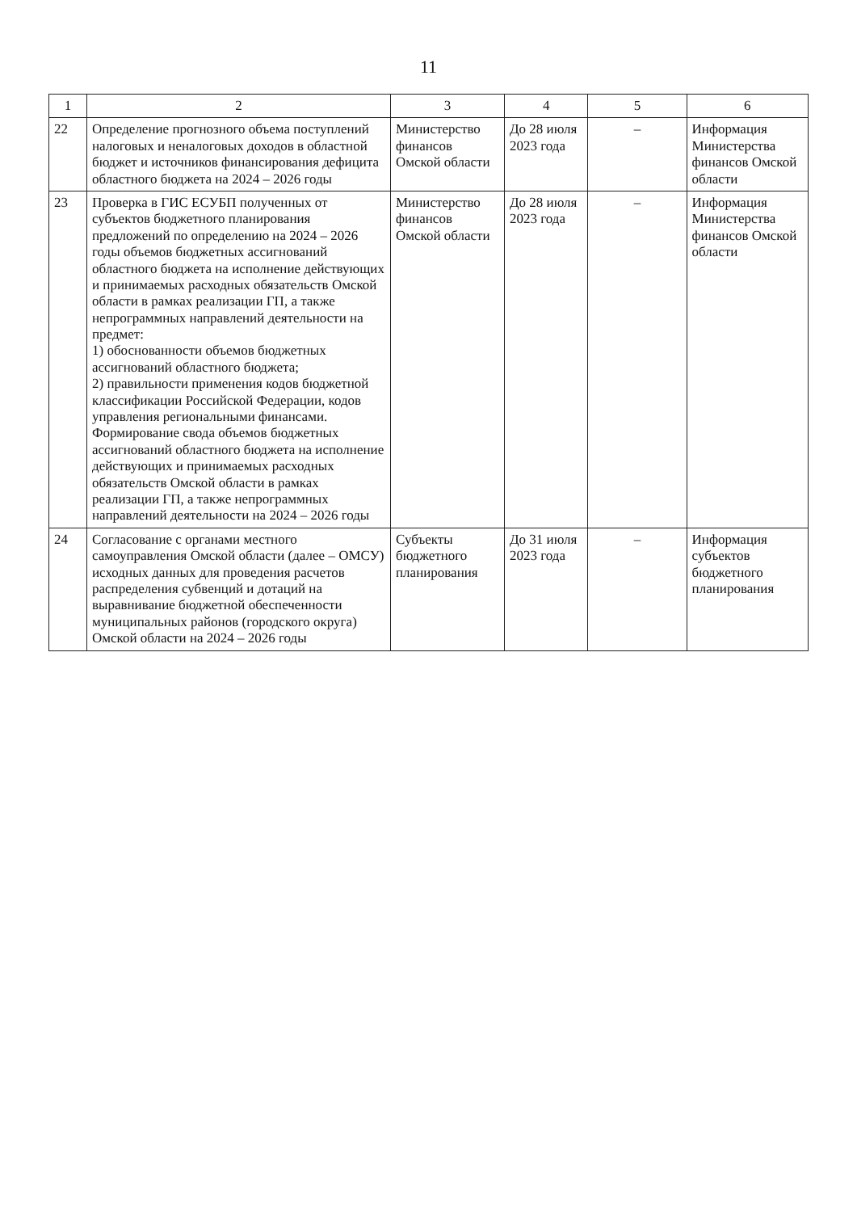11
| 1 | 2 | 3 | 4 | 5 | 6 |
| --- | --- | --- | --- | --- | --- |
| 22 | Определение прогнозного объема поступлений налоговых и неналоговых доходов в областной бюджет и источников финансирования дефицита областного бюджета на 2024 – 2026 годы | Министерство финансов Омской области | До 28 июля 2023 года | – | Информация Министерства финансов Омской области |
| 23 | Проверка в ГИС ЕСУБП полученных от субъектов бюджетного планирования предложений по определению на 2024 – 2026 годы объемов бюджетных ассигнований областного бюджета на исполнение действующих и принимаемых расходных обязательств Омской области в рамках реализации ГП, а также непрограммных направлений деятельности на предмет: 1) обоснованности объемов бюджетных ассигнований областного бюджета; 2) правильности применения кодов бюджетной классификации Российской Федерации, кодов управления региональными финансами. Формирование свода объемов бюджетных ассигнований областного бюджета на исполнение действующих и принимаемых расходных обязательств Омской области в рамках реализации ГП, а также непрограммных направлений деятельности на 2024 – 2026 годы | Министерство финансов Омской области | До 28 июля 2023 года | – | Информация Министерства финансов Омской области |
| 24 | Согласование с органами местного самоуправления Омской области (далее – ОМСУ) исходных данных для проведения расчетов распределения субвенций и дотаций на выравнивание бюджетной обеспеченности муниципальных районов (городского округа) Омской области на 2024 – 2026 годы | Субъекты бюджетного планирования | До 31 июля 2023 года | – | Информация субъектов бюджетного планирования |